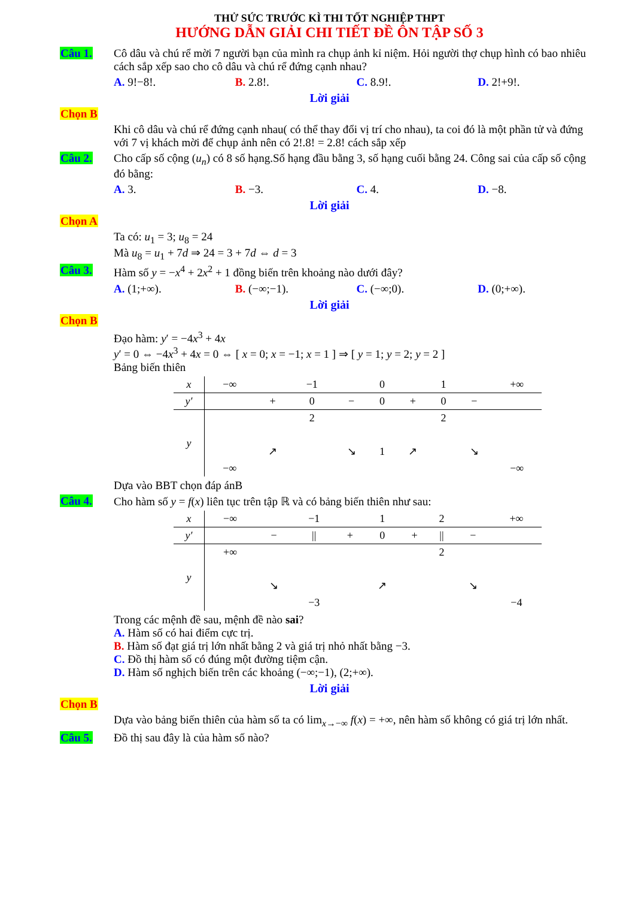THỬ SỨC TRƯỚC KÌ THI TỐT NGHIỆP THPT
HƯỚNG DẪN GIẢI CHI TIẾT ĐỀ ÔN TẬP SỐ 3
Câu 1. Cô dâu và chú rể mời 7 người bạn của mình ra chụp ảnh kỉ niệm. Hỏi người thợ chụp hình có bao nhiêu cách sắp xếp sao cho cô dâu và chú rể đứng cạnh nhau?
A. 9!−8!. B. 2.8!. C. 8.9!. D. 2!+9!.
Lời giải
Chọn B
Khi cô dâu và chú rể đứng cạnh nhau( có thể thay đổi vị trí cho nhau), ta coi đó là một phần tử và đứng với 7 vị khách mời để chụp ảnh nên có 2!.8! = 2.8! cách sắp xếp
Câu 2. Cho cấp số cộng (u<sub>n</sub>) có 8 số hạng.Số hạng đầu bằng 3, số hạng cuối bằng 24. Công sai của cấp số cộng đó bằng:
A. 3. B. −3. C. 4. D. −8.
Lời giải
Chọn A
Ta có: u<sub>1</sub> = 3; u<sub>8</sub> = 24
Mà u<sub>8</sub> = u<sub>1</sub> + 7d ⇒ 24 = 3 + 7d ⇔ d = 3
Câu 3. Hàm số y = −x<sup>4</sup> + 2x<sup>2</sup> + 1 đồng biến trên khoảng nào dưới đây?
A. (1;+∞). B. (−∞;−1). C. (−∞;0). D. (0;+∞).
Lời giải
Chọn B
Đạo hàm: y′ = −4x<sup>3</sup> + 4x
y′ = 0 ⇔ −4x<sup>3</sup> + 4x = 0 ⇔ [ x = 0; x = −1; x = 1 ] ⇒ [ y = 1; y = 2; y = 2 ]
Bảng biến thiên
| x | −∞ | | −1 | | 0 | | 1 | | +∞ |
| y′ | | + | 0 | − | 0 | + | 0 | − | |
| y | | | 2 | | | | 2 | | |
| | −∞ | ↗ | | ↘ | 1 | ↗ | | ↘ | −∞ |
Dựa vào BBT chọn đáp ánB
Câu 4. Cho hàm số y = f(x) liên tục trên tập ℝ và có bảng biến thiên như sau:
| x | −∞ | | −1 | | 1 | | 2 | | +∞ |
| y′ | | − | // | + | 0 | + | // | − | |
| y | +∞ | | | | | | 2 | | |
| | | ↘ | −3 | | ↗ | | | ↘ | −4 |
Trong các mệnh đề sau, mệnh đề nào sai?
A. Hàm số có hai điểm cực trị.
B. Hàm số đạt giá trị lớn nhất bằng 2 và giá trị nhỏ nhất bằng −3.
C. Đồ thị hàm số có đúng một đường tiệm cận.
D. Hàm số nghịch biến trên các khoảng (−∞;−1), (2;+∞).
Lời giải
Chọn B
Dựa vào bảng biến thiên của hàm số ta có lim<sub>x→−∞</sub> f(x) = +∞, nên hàm số không có giá trị lớn nhất.
Câu 5. Đồ thị sau đây là của hàm số nào?